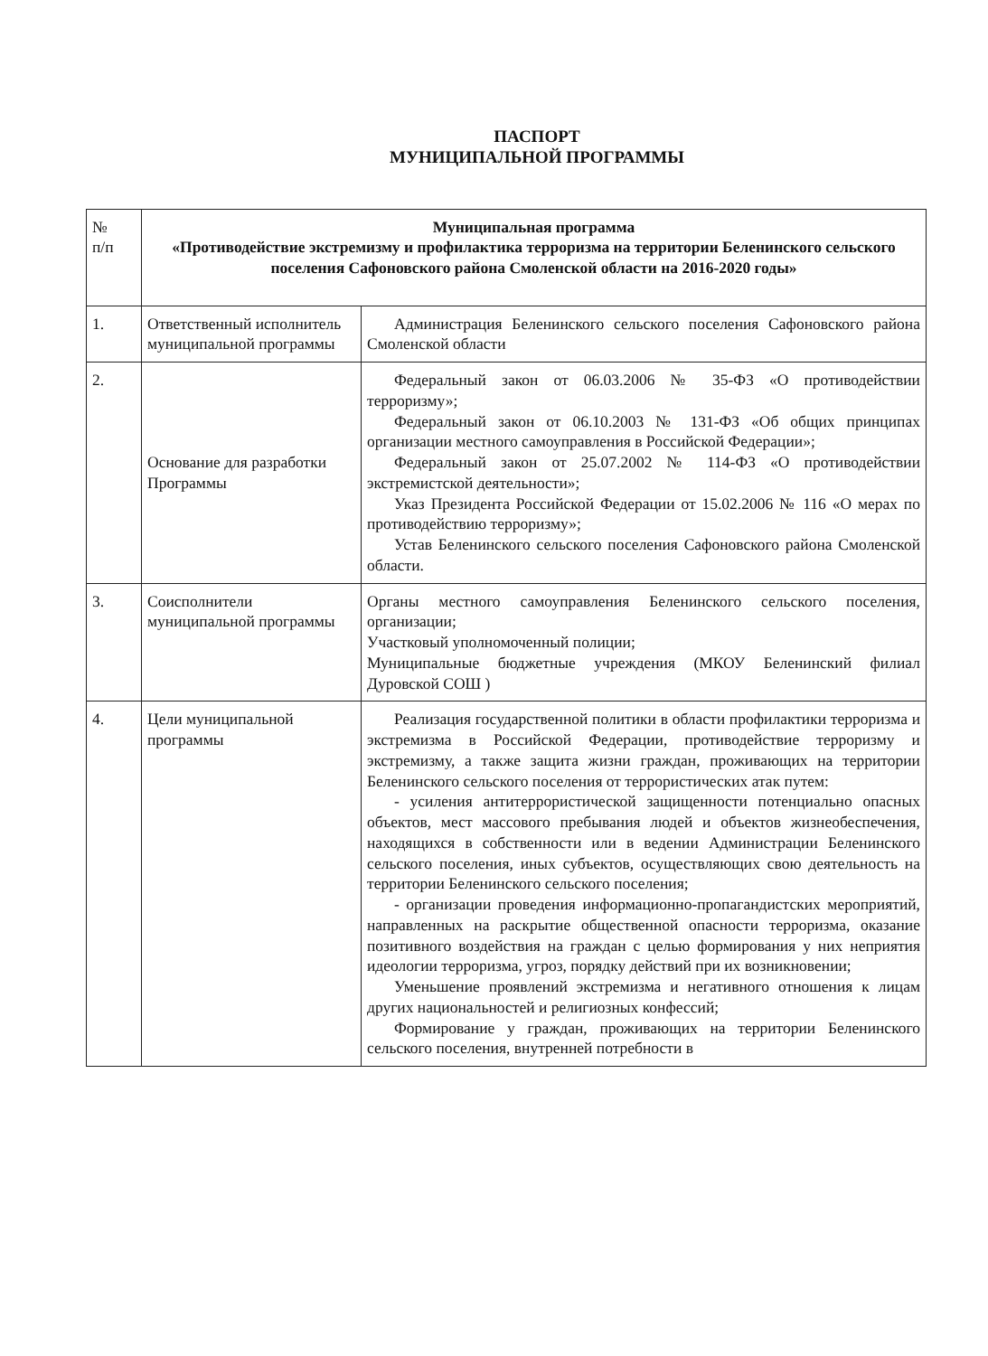ПАСПОРТ
МУНИЦИПАЛЬНОЙ ПРОГРАММЫ
| № п/п | Муниципальная программа «Противодействие экстремизму и профилактика терроризма на территории Беленинского сельского поселения Сафоновского района Смоленской области на 2016-2020 годы» | |
| 1. | Ответственный исполнитель муниципальной программы | Администрация Беленинского сельского поселения Сафоновского района Смоленской области |
| 2. | Основание для разработки Программы | Федеральный закон от 06.03.2006 № 35-ФЗ «О противодействии терроризму»; Федеральный закон от 06.10.2003 № 131-ФЗ «Об общих принципах организации местного самоуправления в Российской Федерации»; Федеральный закон от 25.07.2002 № 114-ФЗ «О противодействии экстремистской деятельности»; Указ Президента Российской Федерации от 15.02.2006 № 116 «О мерах по противодействию терроризму»; Устав Беленинского сельского поселения Сафоновского района Смоленской области. |
| 3. | Соисполнители муниципальной программы | Органы местного самоуправления Беленинского сельского поселения, организации; Участковый уполномоченный полиции; Муниципальные бюджетные учреждения (МКОУ Беленинский филиал Дуровской СОШ ) |
| 4. | Цели муниципальной программы | Реализация государственной политики в области профилактики терроризма и экстремизма в Российской Федерации, противодействие терроризму и экстремизму, а также защита жизни граждан, проживающих на территории Беленинского сельского поселения от террористических атак путем: - усиления антитеррористической защищенности потенциально опасных объектов, мест массового пребывания людей и объектов жизнеобеспечения, находящихся в собственности или в ведении Администрации Беленинского сельского поселения, иных субъектов, осуществляющих свою деятельность на территории Беленинского сельского поселения; - организации проведения информационно-пропагандистских мероприятий, направленных на раскрытие общественной опасности терроризма, оказание позитивного воздействия на граждан с целью формирования у них неприятия идеологии терроризма, угроз, порядку действий при их возникновении; Уменьшение проявлений экстремизма и негативного отношения к лицам других национальностей и религиозных конфессий; Формирование у граждан, проживающих на территории Беленинского сельского поселения, внутренней потребности в |